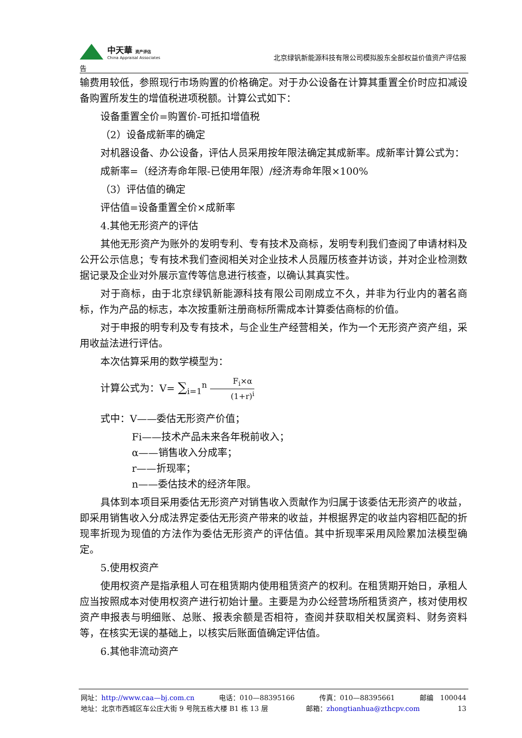中天華 资产评估
China Appraisal Associates
北京绿钒新能源科技有限公司模拟股东全部权益价值资产评估报
告
输费用较低，参照现行市场购置的价格确定。对于办公设备在计算其重置全价时应扣减设备购置所发生的增值税进项税额。计算公式如下：
设备重置全价=购置价-可抵扣增值税
（2）设备成新率的确定
对机器设备、办公设备，评估人员采用按年限法确定其成新率。成新率计算公式为：
成新率=（经济寿命年限-已使用年限）/经济寿命年限×100%
（3）评估值的确定
评估值=设备重置全价×成新率
4.其他无形资产的评估
其他无形资产为账外的发明专利、专有技术及商标，发明专利我们查阅了申请材料及公开公示信息；专有技术我们查阅相关对企业技术人员履历核查并访谈，并对企业检测数据记录及企业对外展示宣传等信息进行核查，以确认其真实性。
对于商标，由于北京绿钒新能源科技有限公司刚成立不久，并非为行业内的著名商标，作为产品的标志，本次按重新注册商标所需成本计算委估商标的价值。
对于申报的明专利及专有技术，与企业生产经营相关，作为一个无形资产资产组，采用收益法进行评估。
本次估算采用的数学模型为：
计算公式为：V= ∑<sub>i=1</sub><sup>n</sup> F<sub>i</sub>×α (1+r)<sup>i</sup>
式中：V——委估无形资产价值；
Fi——技术产品未来各年税前收入；
α——销售收入分成率；
r——折现率；
n——委估技术的经济年限。
具体到本项目采用委估无形资产对销售收入贡献作为归属于该委估无形资产的收益，即采用销售收入分成法界定委估无形资产带来的收益，并根据界定的收益内容相匹配的折现率折现为现值的方法作为委估无形资产的评估值。其中折现率采用风险累加法模型确定。
5.使用权资产
使用权资产是指承租人可在租赁期内使用租赁资产的权利。在租赁期开始日，承租人应当按照成本对使用权资产进行初始计量。主要是为办公经营场所租赁资产，核对使用权资产申报表与明细账、总账、报表余额是否相符，查阅并获取相关权属资料、财务资料等，在核实无误的基础上，以核实后账面值确定评估值。
6.其他非流动资产
网址：http://www.caa—bj.com.cn 电话：010—88395166 传真：010—88395661 邮编　100044
地址：北京市西城区车公庄大街 9 号院五栋大楼 B1 栋 13 层 邮箱：zhongtianhua@zthcpv.com 13